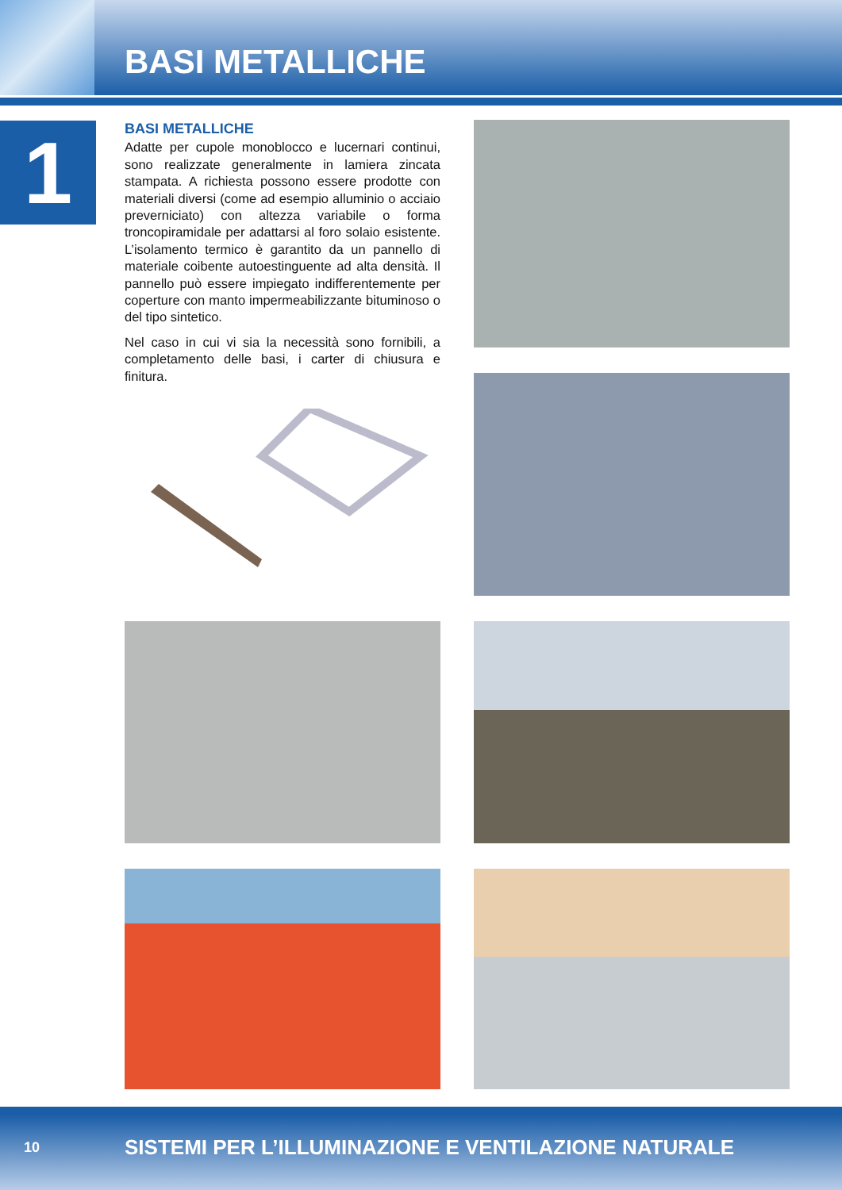BASI METALLICHE
1
BASI METALLICHE
Adatte per cupole monoblocco e lucernari continui, sono realizzate generalmente in lamiera zincata stampata. A richiesta possono essere prodotte con materiali diversi (come ad esempio alluminio o acciaio preverniciato) con altezza variabile o forma troncopiramidale per adattarsi al foro solaio esistente. L’isolamento termico è garantito da un pannello di materiale coibente autoestinguente ad alta densità. Il pannello può essere impiegato indifferentemente per coperture con manto impermeabilizzante bituminoso o del tipo sintetico.
Nel caso in cui vi sia la necessità sono fornibili, a completamento delle basi, i carter di chiusura e finitura.
10 SISTEMI PER L’ILLUMINAZIONE E VENTILAZIONE NATURALE